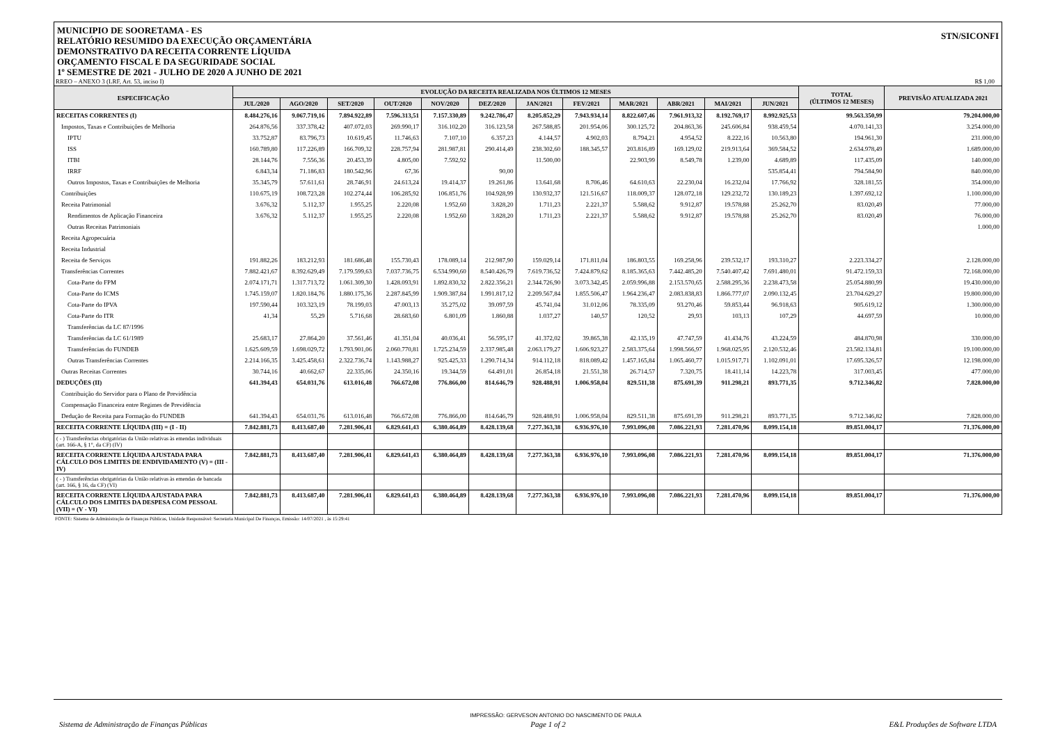MUNICIPIO DE SOORETAMA - ES
RELATÓRIO RESUMIDO DA EXECUÇÃO ORÇAMENTÁRIA
DEMONSTRATIVO DA RECEITA CORRENTE LÍQUIDA
ORÇAMENTO FISCAL E DA SEGURIDADE SOCIAL
1º SEMESTRE DE 2021 - JULHO DE 2020 A JUNHO DE 2021
STN/SICONFI
RREO – ANEXO 3 (LRF, Art. 53, inciso I) R$ 1,00
| ESPECIFICAÇÃO | EVOLUÇÃO DA RECEITA REALIZADA NOS ÚLTIMOS 12 MESES | | | | | | | | | | | | TOTAL (ÚLTIMOS 12 MESES) | PREVISÃO ATUALIZADA 2021 |
| --- | --- | --- | --- | --- | --- | --- | --- | --- | --- | --- | --- | --- | --- | --- |
| | JUL/2020 | AGO/2020 | SET/2020 | OUT/2020 | NOV/2020 | DEZ/2020 | JAN/2021 | FEV/2021 | MAR/2021 | ABR/2021 | MAI/2021 | JUN/2021 | | |
| RECEITAS CORRENTES (I) | 8.484.276,16 | 9.067.719,16 | 7.894.922,89 | 7.596.313,51 | 7.157.330,89 | 9.242.786,47 | 8.205.852,29 | 7.943.934,14 | 8.822.607,46 | 7.961.913,32 | 8.192.769,17 | 8.992.925,53 | 99.563.350,99 | 79.204.000,00 |
| Impostos, Taxas e Contribuições de Melhoria | 264.876,56 | 337.378,42 | 407.072,03 | 269.990,17 | 316.102,20 | 316.123,58 | 267.588,85 | 201.954,06 | 300.125,72 | 204.863,36 | 245.606,84 | 938.459,54 | 4.070.141,33 | 3.254.000,00 |
| IPTU | 33.752,87 | 83.796,73 | 10.619,45 | 11.746,63 | 7.107,10 | 6.357,23 | 4.144,57 | 4.902,03 | 8.794,21 | 4.954,52 | 8.222,16 | 10.563,80 | 194.961,30 | 231.000,00 |
| ISS | 160.789,80 | 117.226,89 | 166.709,32 | 228.757,94 | 281.987,81 | 290.414,49 | 238.302,60 | 188.345,57 | 203.816,89 | 169.129,02 | 219.913,64 | 369.584,52 | 2.634.978,49 | 1.689.000,00 |
| ITBI | 28.144,76 | 7.556,36 | 20.453,39 | 4.805,00 | 7.592,92 | | 11.500,00 | | 22.903,99 | 8.549,78 | 1.239,00 | 4.689,89 | 117.435,09 | 140.000,00 |
| IRRF | 6.843,34 | 71.186,83 | 180.542,96 | 67,36 | | 90,00 | | | | | | 535.854,41 | 794.584,90 | 840.000,00 |
| Outros Impostos, Taxas e Contribuições de Melhoria | 35.345,79 | 57.611,61 | 28.746,91 | 24.613,24 | 19.414,37 | 19.261,86 | 13.641,68 | 8.706,46 | 64.610,63 | 22.230,04 | 16.232,04 | 17.766,92 | 328.181,55 | 354.000,00 |
| Contribuições | 110.675,19 | 108.723,28 | 102.274,44 | 106.285,92 | 106.851,76 | 104.928,99 | 130.932,37 | 121.516,67 | 118.009,37 | 128.072,18 | 129.232,72 | 130.189,23 | 1.397.692,12 | 1.100.000,00 |
| Receita Patrimonial | 3.676,32 | 5.112,37 | 1.955,25 | 2.220,08 | 1.952,60 | 3.828,20 | 1.711,23 | 2.221,37 | 5.588,62 | 9.912,87 | 19.578,88 | 25.262,70 | 83.020,49 | 77.000,00 |
| Rendimentos de Aplicação Financeira | 3.676,32 | 5.112,37 | 1.955,25 | 2.220,08 | 1.952,60 | 3.828,20 | 1.711,23 | 2.221,37 | 5.588,62 | 9.912,87 | 19.578,88 | 25.262,70 | 83.020,49 | 76.000,00 |
| Outras Receitas Patrimoniais | | | | | | | | | | | | | | 1.000,00 |
| Receita Agropecuária | | | | | | | | | | | | | | |
| Receita Industrial | | | | | | | | | | | | | | |
| Receita de Serviços | 191.882,26 | 183.212,93 | 181.686,48 | 155.730,43 | 178.089,14 | 212.987,90 | 159.029,14 | 171.811,04 | 186.803,55 | 169.258,96 | 239.532,17 | 193.310,27 | 2.223.334,27 | 2.128.000,00 |
| Transferências Correntes | 7.882.421,67 | 8.392.629,49 | 7.179.599,63 | 7.037.736,75 | 6.534.990,60 | 8.540.426,79 | 7.619.736,52 | 7.424.879,62 | 8.185.365,63 | 7.442.485,20 | 7.540.407,42 | 7.691.480,01 | 91.472.159,33 | 72.168.000,00 |
| Cota-Parte do FPM | 2.074.171,71 | 1.317.713,72 | 1.061.309,30 | 1.428.093,91 | 1.892.830,32 | 2.822.356,21 | 2.344.726,90 | 3.073.342,45 | 2.059.996,88 | 2.153.570,65 | 2.588.295,36 | 2.238.473,58 | 25.054.880,99 | 19.430.000,00 |
| Cota-Parte do ICMS | 1.745.159,07 | 1.820.184,76 | 1.880.175,36 | 2.287.845,99 | 1.909.387,84 | 1.991.817,12 | 2.209.567,84 | 1.855.506,47 | 1.964.236,47 | 2.083.838,83 | 1.866.777,07 | 2.090.132,45 | 23.704.629,27 | 19.800.000,00 |
| Cota-Parte do IPVA | 197.590,44 | 103.323,19 | 78.199,03 | 47.003,13 | 35.275,02 | 39.097,59 | 45.741,04 | 31.012,06 | 78.335,09 | 93.270,46 | 59.853,44 | 96.918,63 | 905.619,12 | 1.300.000,00 |
| Cota-Parte do ITR | 41,34 | 55,29 | 5.716,68 | 28.683,60 | 6.801,09 | 1.860,88 | 1.037,27 | 140,57 | 120,52 | 29,93 | 103,13 | 107,29 | 44.697,59 | 10.000,00 |
| Transferências da LC 87/1996 | | | | | | | | | | | | | | |
| Transferências da LC 61/1989 | 25.683,17 | 27.864,20 | 37.561,46 | 41.351,04 | 40.036,41 | 56.595,17 | 41.372,02 | 39.865,38 | 42.135,19 | 47.747,59 | 41.434,76 | 43.224,59 | 484.870,98 | 330.000,00 |
| Transferências do FUNDEB | 1.625.609,59 | 1.698.029,72 | 1.793.901,06 | 2.060.770,81 | 1.725.234,59 | 2.337.985,48 | 2.063.179,27 | 1.606.923,27 | 2.583.375,64 | 1.998.566,97 | 1.968.025,95 | 2.120.532,46 | 23.582.134,81 | 19.100.000,00 |
| Outras Transferências Correntes | 2.214.166,35 | 3.425.458,61 | 2.322.736,74 | 1.143.988,27 | 925.425,33 | 1.290.714,34 | 914.112,18 | 818.089,42 | 1.457.165,84 | 1.065.460,77 | 1.015.917,71 | 1.102.091,01 | 17.695.326,57 | 12.198.000,00 |
| Outras Receitas Correntes | 30.744,16 | 40.662,67 | 22.335,06 | 24.350,16 | 19.344,59 | 64.491,01 | 26.854,18 | 21.551,38 | 26.714,57 | 7.320,75 | 18.411,14 | 14.223,78 | 317.003,45 | 477.000,00 |
| DEDUÇÕES (II) | 641.394,43 | 654.031,76 | 613.016,48 | 766.672,08 | 776.866,00 | 814.646,79 | 928.488,91 | 1.006.958,04 | 829.511,38 | 875.691,39 | 911.298,21 | 893.771,35 | 9.712.346,82 | 7.828.000,00 |
| Contribuição do Servidor para o Plano de Previdência | | | | | | | | | | | | | | |
| Compensação Financeira entre Regimes de Previdência | | | | | | | | | | | | | | |
| Dedução de Receita para Formação do FUNDEB | 641.394,43 | 654.031,76 | 613.016,48 | 766.672,08 | 776.866,00 | 814.646,79 | 928.488,91 | 1.006.958,04 | 829.511,38 | 875.691,39 | 911.298,21 | 893.771,35 | 9.712.346,82 | 7.828.000,00 |
| RECEITA CORRENTE LÍQUIDA (III) = (I - II) | 7.842.881,73 | 8.413.687,40 | 7.281.906,41 | 6.829.641,43 | 6.380.464,89 | 8.428.139,68 | 7.277.363,38 | 6.936.976,10 | 7.993.096,08 | 7.086.221,93 | 7.281.470,96 | 8.099.154,18 | 89.851.004,17 | 71.376.000,00 |
| ( - ) Transferências obrigatórias da União relativas às emendas individuais (art. 166-A, § 1°, da CF) (IV) | | | | | | | | | | | | | | |
| RECEITA CORRENTE LÍQUIDA AJUSTADA PARA CÁLCULO DOS LIMITES DE ENDIVIDAMENTO (V) = (III - IV) | 7.842.881,73 | 8.413.687,40 | 7.281.906,41 | 6.829.641,43 | 6.380.464,89 | 8.428.139,68 | 7.277.363,38 | 6.936.976,10 | 7.993.096,08 | 7.086.221,93 | 7.281.470,96 | 8.099.154,18 | 89.851.004,17 | 71.376.000,00 |
| ( - ) Transferências obrigatórias da União relativas às emendas de bancada (art. 166, § 16, da CF) (VI) | | | | | | | | | | | | | | |
| RECEITA CORRENTE LÍQUIDA AJUSTADA PARA CÁLCULO DOS LIMITES DA DESPESA COM PESSOAL (VII) = (V - VI) | 7.842.881,73 | 8.413.687,40 | 7.281.906,41 | 6.829.641,43 | 6.380.464,89 | 8.428.139,68 | 7.277.363,38 | 6.936.976,10 | 7.993.096,08 | 7.086.221,93 | 7.281.470,96 | 8.099.154,18 | 89.851.004,17 | 71.376.000,00 |
FONTE: Sistema de Administração de Finanças Públicas, Unidade Responsável: Secretaria Municipal De Finanças, Emissão: 14/07/2021 , às 15:29:41
IMPRESSÃO: GERVESON ANTONIO DO NASCIMENTO DE PAULA
Sistema de Administração de Finanças Públicas Page 1 of 2 E&L Produções de Software LTDA